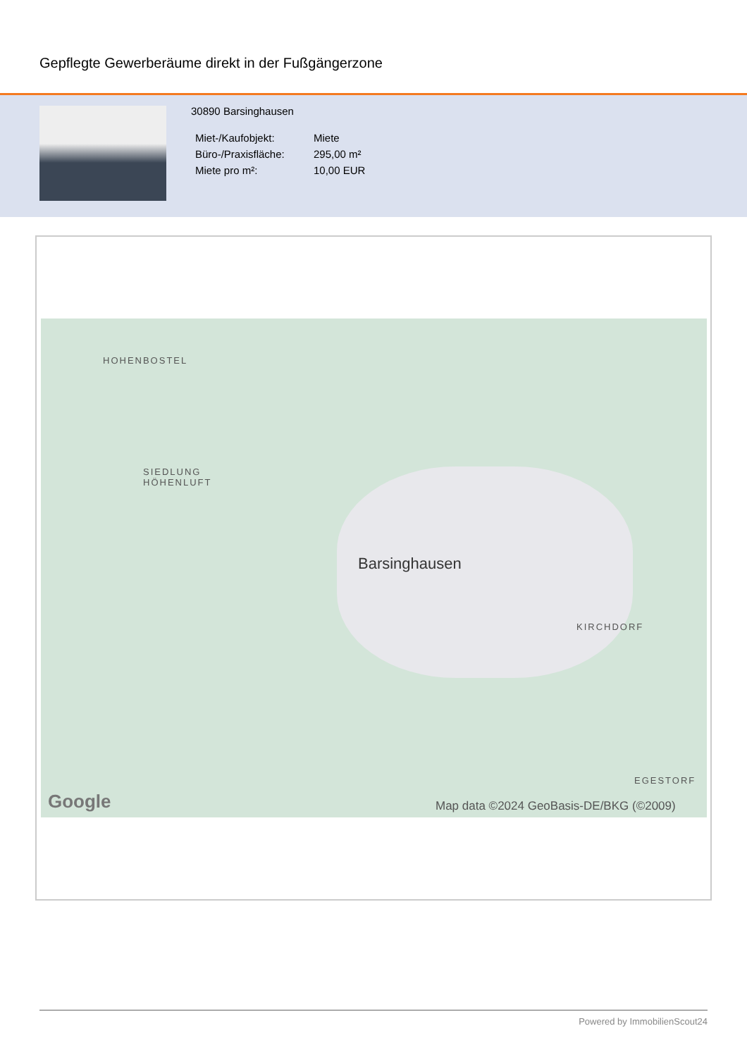Gepflegte Gewerberäume direkt in der Fußgängerzone
30890 Barsinghausen
| Miet-/Kaufobjekt: | Miete |
| Büro-/Praxisfläche: | 295,00 m² |
| Miete pro m²: | 10,00 EUR |
HOHENBOSTEL
SIEDLUNG
HÖHENLUFT
KIRCHDORF
EGESTORF
Barsinghausen
Google Map data ©2024 GeoBasis-DE/BKG (©2009)
Powered by ImmobilienScout24